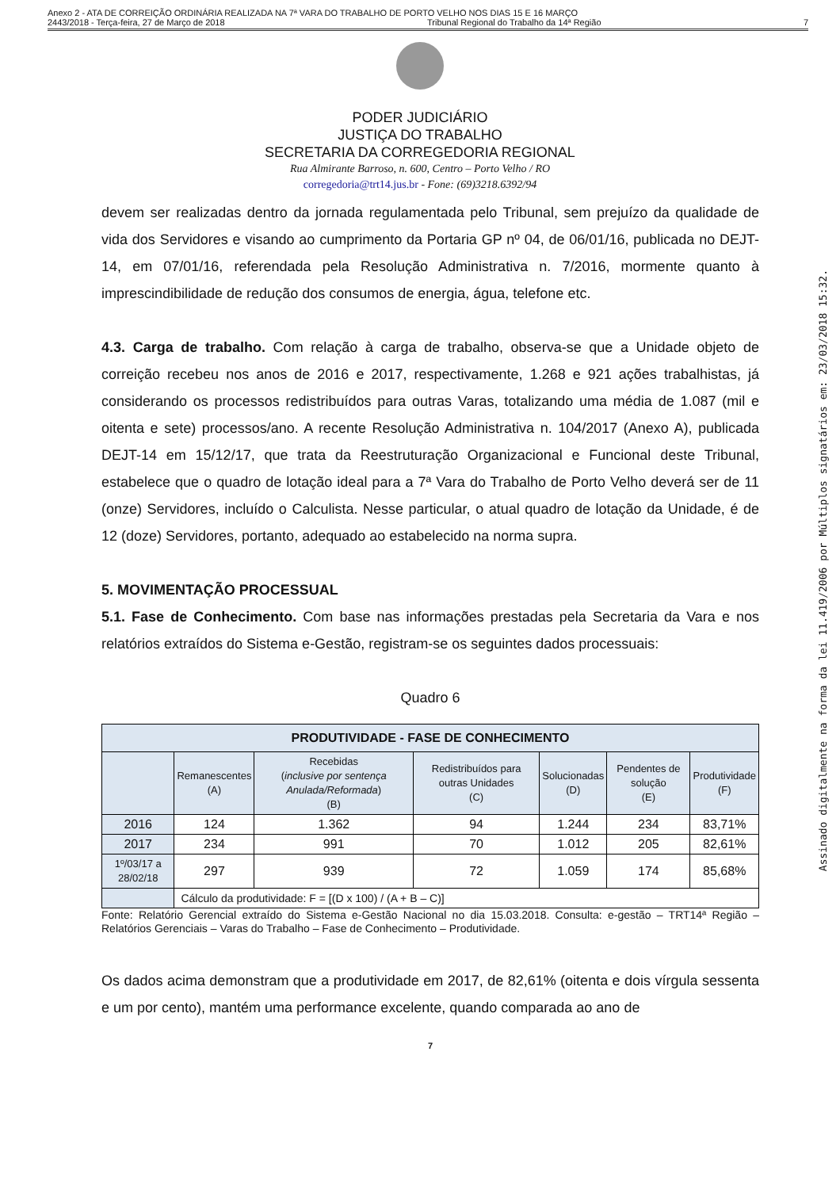Anexo 2 - ATA DE CORREIÇÃO ORDINÁRIA REALIZADA NA 7ª VARA DO TRABALHO DE PORTO VELHO NOS DIAS 15 E 16 MARÇO
2443/2018 - Terça-feira, 27 de Março de 2018 Tribunal Regional do Trabalho da 14ª Região 7
PODER JUDICIÁRIO
JUSTIÇA DO TRABALHO
SECRETARIA DA CORREGEDORIA REGIONAL
Rua Almirante Barroso, n. 600, Centro – Porto Velho / RO
corregedoria@trt14.jus.br - Fone: (69)3218.6392/94
devem ser realizadas dentro da jornada regulamentada pelo Tribunal, sem prejuízo da qualidade de vida dos Servidores e visando ao cumprimento da Portaria GP nº 04, de 06/01/16, publicada no DEJT-14, em 07/01/16, referendada pela Resolução Administrativa n. 7/2016, mormente quanto à imprescindibilidade de redução dos consumos de energia, água, telefone etc.
4.3. Carga de trabalho. Com relação à carga de trabalho, observa-se que a Unidade objeto de correição recebeu nos anos de 2016 e 2017, respectivamente, 1.268 e 921 ações trabalhistas, já considerando os processos redistribuídos para outras Varas, totalizando uma média de 1.087 (mil e oitenta e sete) processos/ano. A recente Resolução Administrativa n. 104/2017 (Anexo A), publicada DEJT-14 em 15/12/17, que trata da Reestruturação Organizacional e Funcional deste Tribunal, estabelece que o quadro de lotação ideal para a 7ª Vara do Trabalho de Porto Velho deverá ser de 11 (onze) Servidores, incluído o Calculista. Nesse particular, o atual quadro de lotação da Unidade, é de 12 (doze) Servidores, portanto, adequado ao estabelecido na norma supra.
5. MOVIMENTAÇÃO PROCESSUAL
5.1. Fase de Conhecimento. Com base nas informações prestadas pela Secretaria da Vara e nos relatórios extraídos do Sistema e-Gestão, registram-se os seguintes dados processuais:
Quadro 6
| PRODUTIVIDADE - FASE DE CONHECIMENTO | | | | | | |
| --- | --- | --- | --- | --- | --- | --- |
| | Remanescentes (A) | Recebidas ( inclusive por sentença Anulada/Reformada ) (B) | Redistribuídos para outras Unidades (C) | Solucionadas (D) | Pendentes de solução (E) | Produtividade (F) |
| 2016 | 124 | 1.362 | 94 | 1.244 | 234 | 83,71% |
| 2017 | 234 | 991 | 70 | 1.012 | 205 | 82,61% |
| 1º/03/17 a 28/02/18 | 297 | 939 | 72 | 1.059 | 174 | 85,68% |
| | Cálculo da produtividade: F = [(D x 100) / (A + B – C)] | | | | | |
Fonte: Relatório Gerencial extraído do Sistema e-Gestão Nacional no dia 15.03.2018. Consulta: e-gestão – TRT14ª Região – Relatórios Gerenciais – Varas do Trabalho – Fase de Conhecimento – Produtividade.
Os dados acima demonstram que a produtividade em 2017, de 82,61% (oitenta e dois vírgula sessenta e um por cento), mantém uma performance excelente, quando comparada ao ano de
7
Assinado digitalmente na forma da lei 11.419/2006 por Múltiplos signatários em: 23/03/2018 15:32.